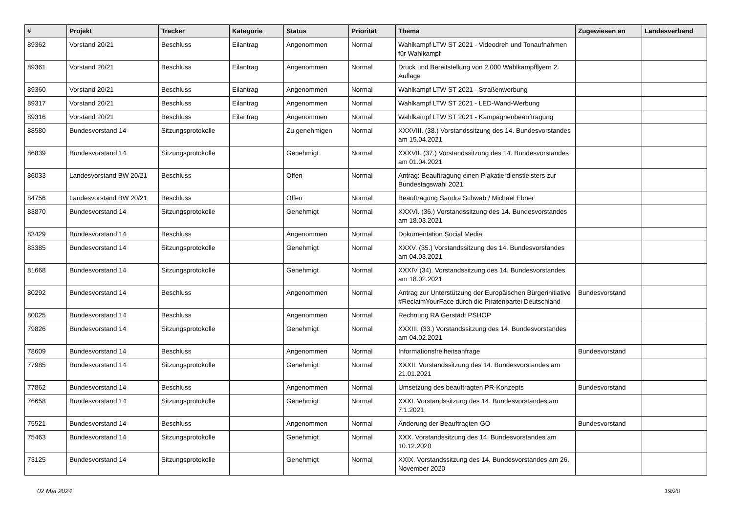| # | Projekt | Tracker | Kategorie | Status | Priorität | Thema | Zugewiesen an | Landesverband |
| --- | --- | --- | --- | --- | --- | --- | --- | --- |
| 89362 | Vorstand 20/21 | Beschluss | Eilantrag | Angenommen | Normal | Wahlkampf LTW ST 2021 - Videodreh und Tonaufnahmen für Wahlkampf | | |
| 89361 | Vorstand 20/21 | Beschluss | Eilantrag | Angenommen | Normal | Druck und Bereitstellung von 2.000 Wahlkampfflyern 2. Auflage | | |
| 89360 | Vorstand 20/21 | Beschluss | Eilantrag | Angenommen | Normal | Wahlkampf LTW ST 2021 - Straßenwerbung | | |
| 89317 | Vorstand 20/21 | Beschluss | Eilantrag | Angenommen | Normal | Wahlkampf LTW ST 2021 - LED-Wand-Werbung | | |
| 89316 | Vorstand 20/21 | Beschluss | Eilantrag | Angenommen | Normal | Wahlkampf LTW ST 2021 - Kampagnenbeauftragung | | |
| 88580 | Bundesvorstand 14 | Sitzungsprotokolle | | Zu genehmigen | Normal | XXXVIII. (38.) Vorstandssitzung des 14. Bundesvorstandes am 15.04.2021 | | |
| 86839 | Bundesvorstand 14 | Sitzungsprotokolle | | Genehmigt | Normal | XXXVII. (37.) Vorstandssitzung des 14. Bundesvorstandes am 01.04.2021 | | |
| 86033 | Landesvorstand BW 20/21 | Beschluss | | Offen | Normal | Antrag: Beauftragung einen Plakatierdienstleisters zur Bundestagswahl 2021 | | |
| 84756 | Landesvorstand BW 20/21 | Beschluss | | Offen | Normal | Beauftragung Sandra Schwab / Michael Ebner | | |
| 83870 | Bundesvorstand 14 | Sitzungsprotokolle | | Genehmigt | Normal | XXXVI. (36.) Vorstandssitzung des 14. Bundesvorstandes am 18.03.2021 | | |
| 83429 | Bundesvorstand 14 | Beschluss | | Angenommen | Normal | Dokumentation Social Media | | |
| 83385 | Bundesvorstand 14 | Sitzungsprotokolle | | Genehmigt | Normal | XXXV. (35.) Vorstandssitzung des 14. Bundesvorstandes am 04.03.2021 | | |
| 81668 | Bundesvorstand 14 | Sitzungsprotokolle | | Genehmigt | Normal | XXXIV (34). Vorstandssitzung des 14. Bundesvorstandes am 18.02.2021 | | |
| 80292 | Bundesvorstand 14 | Beschluss | | Angenommen | Normal | Antrag zur Unterstützung der Europäischen Bürgerinitiative #ReclaimYourFace durch die Piratenpartei Deutschland | Bundesvorstand | |
| 80025 | Bundesvorstand 14 | Beschluss | | Angenommen | Normal | Rechnung RA Gerstädt PSHOP | | |
| 79826 | Bundesvorstand 14 | Sitzungsprotokolle | | Genehmigt | Normal | XXXIII. (33.) Vorstandssitzung des 14. Bundesvorstandes am 04.02.2021 | | |
| 78609 | Bundesvorstand 14 | Beschluss | | Angenommen | Normal | Informationsfreiheitsanfrage | Bundesvorstand | |
| 77985 | Bundesvorstand 14 | Sitzungsprotokolle | | Genehmigt | Normal | XXXII. Vorstandssitzung des 14. Bundesvorstandes am 21.01.2021 | | |
| 77862 | Bundesvorstand 14 | Beschluss | | Angenommen | Normal | Umsetzung des beauftragten PR-Konzepts | Bundesvorstand | |
| 76658 | Bundesvorstand 14 | Sitzungsprotokolle | | Genehmigt | Normal | XXXI. Vorstandssitzung des 14. Bundesvorstandes am 7.1.2021 | | |
| 75521 | Bundesvorstand 14 | Beschluss | | Angenommen | Normal | Änderung der Beauftragten-GO | Bundesvorstand | |
| 75463 | Bundesvorstand 14 | Sitzungsprotokolle | | Genehmigt | Normal | XXX. Vorstandssitzung des 14. Bundesvorstandes am 10.12.2020 | | |
| 73125 | Bundesvorstand 14 | Sitzungsprotokolle | | Genehmigt | Normal | XXIX. Vorstandssitzung des 14. Bundesvorstandes am 26. November 2020 | | |
02 Mai 2024 19/20